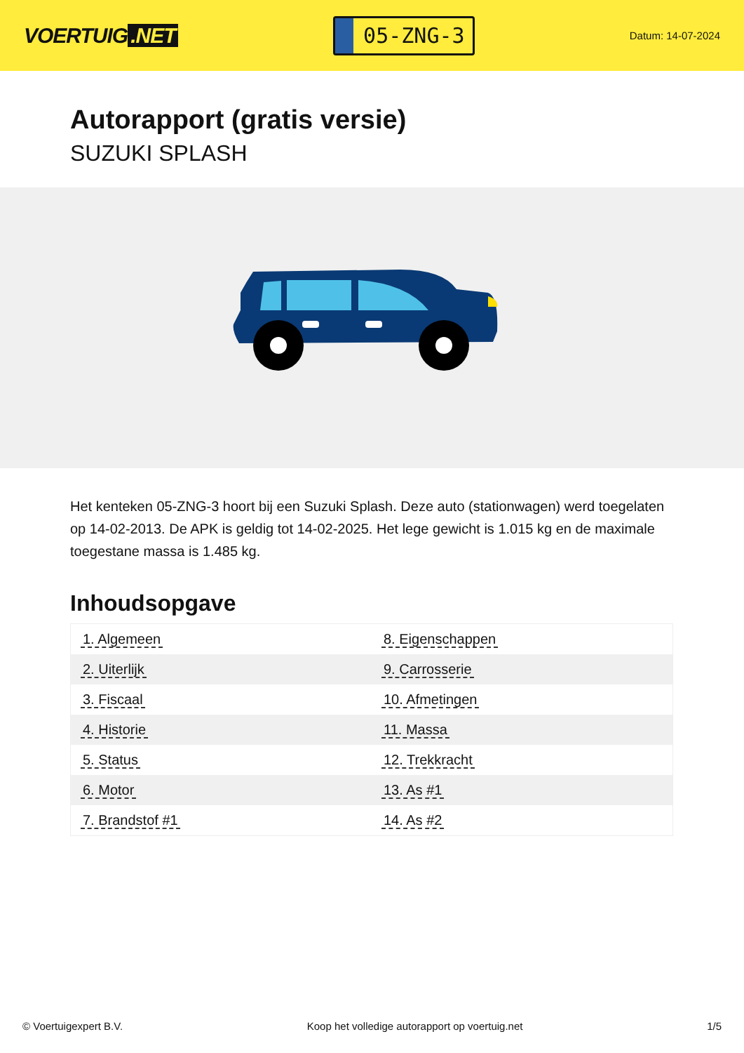VOERTUIG.NET
05-ZNG-3
Datum: 14-07-2024
Autorapport (gratis versie)
SUZUKI SPLASH
Het kenteken 05-ZNG-3 hoort bij een Suzuki Splash. Deze auto (stationwagen) werd toegelaten op 14-02-2013. De APK is geldig tot 14-02-2025. Het lege gewicht is 1.015 kg en de maximale toegestane massa is 1.485 kg.
Inhoudsopgave
| 1. Algemeen | 8. Eigenschappen |
| 2. Uiterlijk | 9. Carrosserie |
| 3. Fiscaal | 10. Afmetingen |
| 4. Historie | 11. Massa |
| 5. Status | 12. Trekkracht |
| 6. Motor | 13. As #1 |
| 7. Brandstof #1 | 14. As #2 |
© Voertuigexpert B.V. Koop het volledige autorapport op voertuig.net
1/5